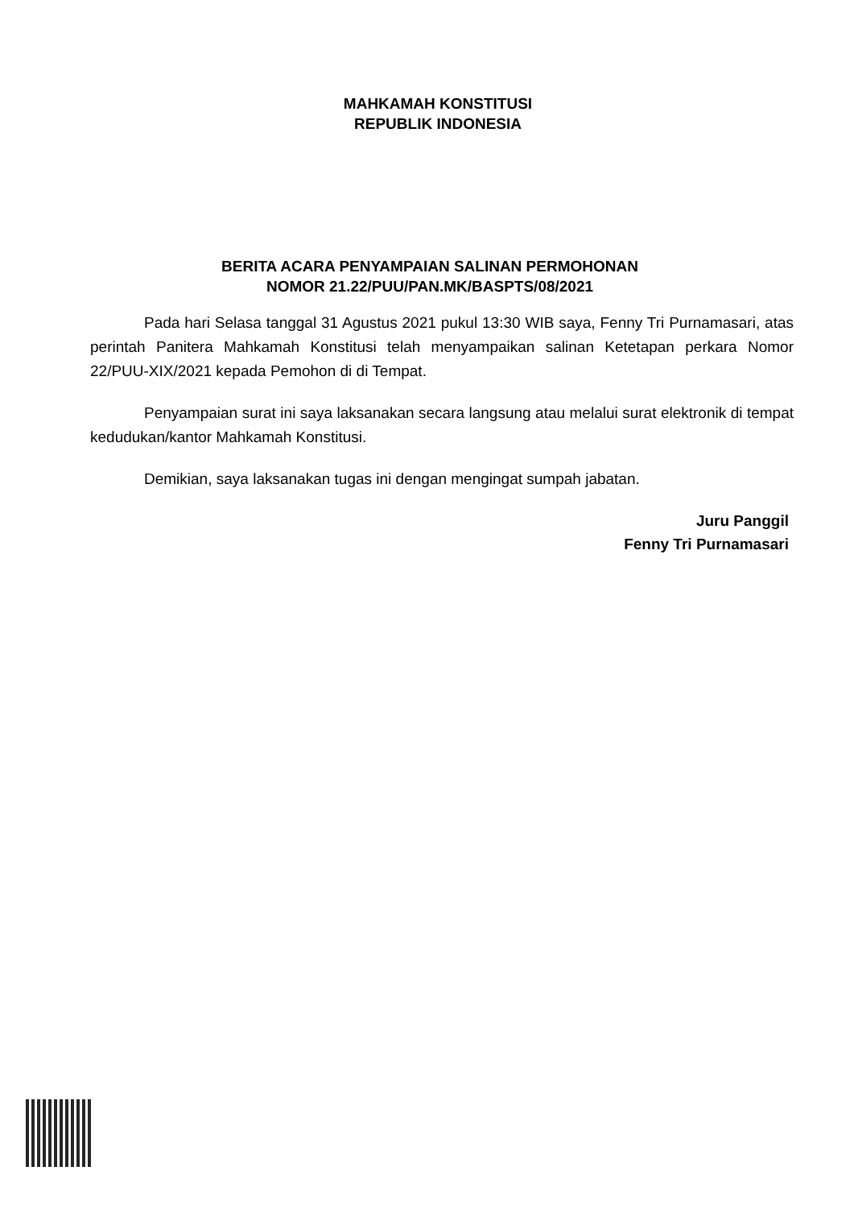MAHKAMAH KONSTITUSI
REPUBLIK INDONESIA
BERITA ACARA PENYAMPAIAN SALINAN PERMOHONAN
NOMOR 21.22/PUU/PAN.MK/BASPTS/08/2021
Pada hari Selasa tanggal 31 Agustus 2021 pukul 13:30 WIB saya, Fenny Tri Purnamasari, atas perintah Panitera Mahkamah Konstitusi telah menyampaikan salinan Ketetapan perkara Nomor 22/PUU-XIX/2021 kepada Pemohon di di Tempat.
Penyampaian surat ini saya laksanakan secara langsung atau melalui surat elektronik di tempat kedudukan/kantor Mahkamah Konstitusi.
Demikian, saya laksanakan tugas ini dengan mengingat sumpah jabatan.
Juru Panggil
Fenny Tri Purnamasari